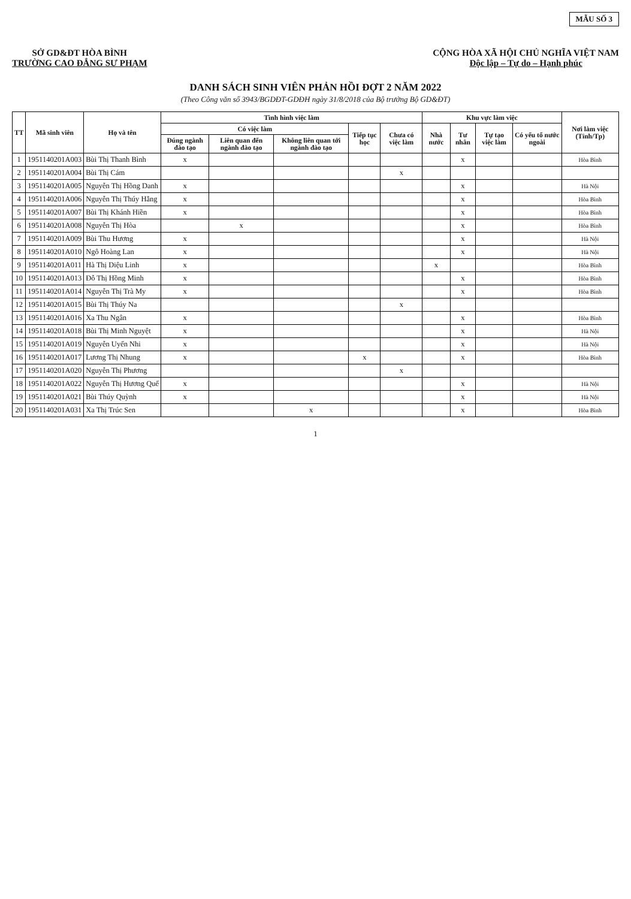MẪU SỐ 3
SỞ GD&ĐT HÒA BÌNH
TRƯỜNG CAO ĐẲNG SƯ PHẠM
CỘNG HÒA XÃ HỘI CHỦ NGHĨA VIỆT NAM
Độc lập – Tự do – Hạnh phúc
DANH SÁCH SINH VIÊN PHẢN HỒI ĐỢT 2 NĂM 2022
(Theo Công văn số 3943/BGDĐT-GDĐH ngày 31/8/2018 của Bộ trưởng Bộ GD&ĐT)
| TT | Mã sinh viên | Họ và tên | Tình hình việc làm | | | | | Khu vực làm việc | | | | Nơi làm việc (Tỉnh/Tp) |
| --- | --- | --- | --- | --- | --- | --- | --- | --- | --- | --- | --- | --- |
| | | | Có việc làm | | | Tiếp tục học | Chưa có việc làm | Nhà nước | Tư nhân | Tự tạo việc làm | Có yếu tố nước ngoài | |
| | | | Đúng ngành đào tạo | Liên quan đến ngành đào tạo | Không liên quan tới ngành đào tạo | | | | | | | |
| 1 | 1951140201A003 | Bùi Thị Thanh Bình | x | | | | | | x | | | Hòa Bình |
| 2 | 1951140201A004 | Bùi Thị Cám | | | | | x | | | | | |
| 3 | 1951140201A005 | Nguyễn Thị Hồng Danh | x | | | | | | x | | | Hà Nội |
| 4 | 1951140201A006 | Nguyễn Thị Thúy Hằng | x | | | | | | x | | | Hòa Bình |
| 5 | 1951140201A007 | Bùi Thị Khánh Hiền | x | | | | | | x | | | Hòa Bình |
| 6 | 1951140201A008 | Nguyễn Thị Hòa | | x | | | | | x | | | Hòa Bình |
| 7 | 1951140201A009 | Bùi Thu Hương | x | | | | | | x | | | Hà Nội |
| 8 | 1951140201A010 | Ngô Hoàng Lan | x | | | | | | x | | | Hà Nội |
| 9 | 1951140201A011 | Hà Thị Diệu Linh | x | | | | | x | | | | Hòa Bình |
| 10 | 1951140201A013 | Đỗ Thị Hồng Minh | x | | | | | | x | | | Hòa Bình |
| 11 | 1951140201A014 | Nguyễn Thị Trà My | x | | | | | | x | | | Hòa Bình |
| 12 | 1951140201A015 | Bùi Thị Thúy Na | | | | | x | | | | | |
| 13 | 1951140201A016 | Xa Thu Ngân | x | | | | | | x | | | Hòa Bình |
| 14 | 1951140201A018 | Bùi Thị Minh Nguyệt | x | | | | | | x | | | Hà Nội |
| 15 | 1951140201A019 | Nguyễn Uyển Nhi | x | | | | | | x | | | Hà Nội |
| 16 | 1951140201A017 | Lương Thị Nhung | x | | | x | | | x | | | Hòa Bình |
| 17 | 1951140201A020 | Nguyễn Thị Phương | | | | | x | | | | | |
| 18 | 1951140201A022 | Nguyễn Thị Hương Quế | x | | | | | | x | | | Hà Nội |
| 19 | 1951140201A021 | Bùi Thúy Quỳnh | x | | | | | | x | | | Hà Nội |
| 20 | 1951140201A031 | Xa Thị Trúc Sen | | | x | | | | x | | | Hòa Bình |
1